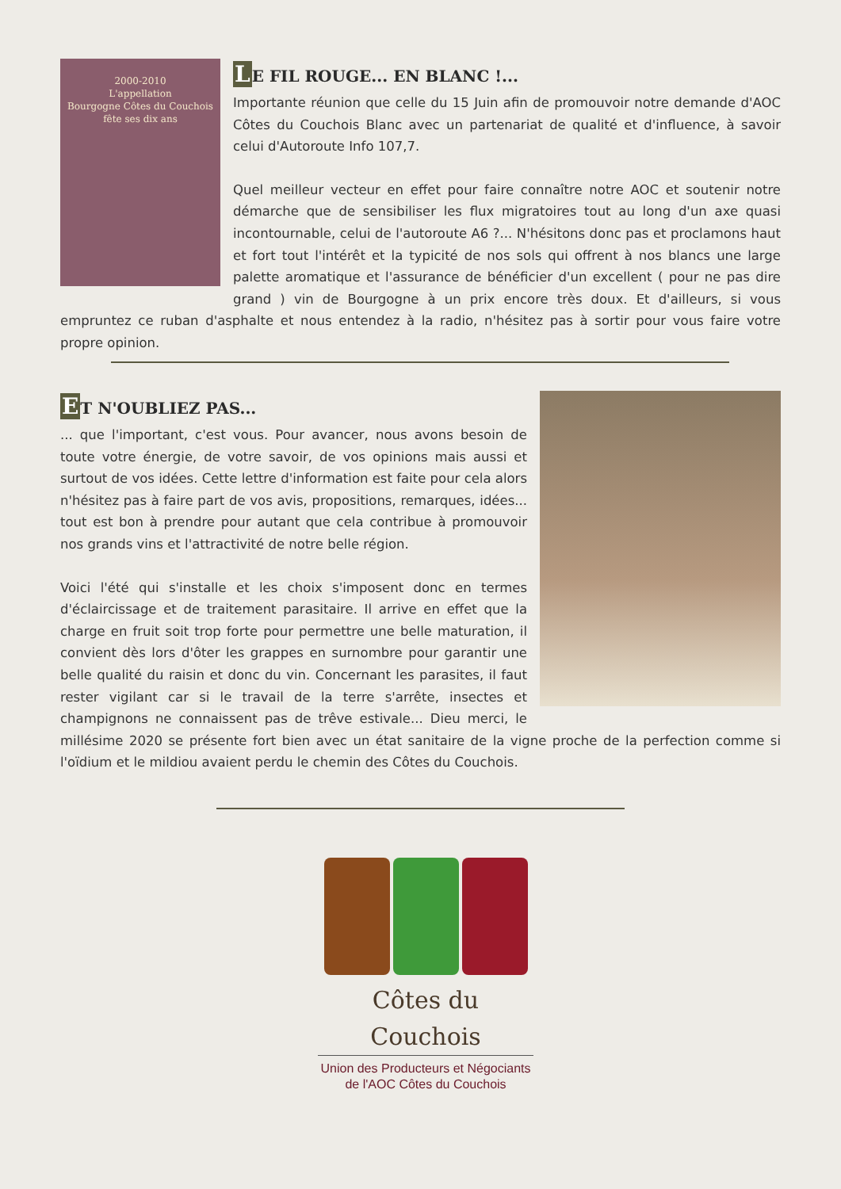2000-2010
L'appellation
Bourgogne Côtes du Couchois
fête ses dix ans
LE FIL ROUGE... EN BLANC !...
Importante réunion que celle du 15 Juin afin de promouvoir notre demande d'AOC Côtes du Couchois Blanc avec un partenariat de qualité et d'influence, à savoir celui d'Autoroute Info 107,7.
Quel meilleur vecteur en effet pour faire connaître notre AOC et soutenir notre démarche que de sensibiliser les flux migratoires tout au long d'un axe quasi incontournable, celui de l'autoroute A6 ?... N'hésitons donc pas et proclamons haut et fort tout l'intérêt et la typicité de nos sols qui offrent à nos blancs une large palette aromatique et l'assurance de bénéficier d'un excellent ( pour ne pas dire grand ) vin de Bourgogne à un prix encore très doux. Et d'ailleurs, si vous empruntez ce ruban d'asphalte et nous entendez à la radio, n'hésitez pas à sortir pour vous faire votre propre opinion.
ET N'OUBLIEZ PAS...
... que l'important, c'est vous. Pour avancer, nous avons besoin de toute votre énergie, de votre savoir, de vos opinions mais aussi et surtout de vos idées. Cette lettre d'information est faite pour cela alors n'hésitez pas à faire part de vos avis, propositions, remarques, idées... tout est bon à prendre pour autant que cela contribue à promouvoir nos grands vins et l'attractivité de notre belle région.
Voici l'été qui s'installe et les choix s'imposent donc en termes d'éclaircissage et de traitement parasitaire. Il arrive en effet que la charge en fruit soit trop forte pour permettre une belle maturation, il convient dès lors d'ôter les grappes en surnombre pour garantir une belle qualité du raisin et donc du vin. Concernant les parasites, il faut rester vigilant car si le travail de la terre s'arrête, insectes et champignons ne connaissent pas de trêve estivale... Dieu merci, le millésime 2020 se présente fort bien avec un état sanitaire de la vigne proche de la perfection comme si l'oïdium et le mildiou avaient perdu le chemin des Côtes du Couchois.
Côtes du Couchois
Union des Producteurs et Négociants
de l'AOC Côtes du Couchois